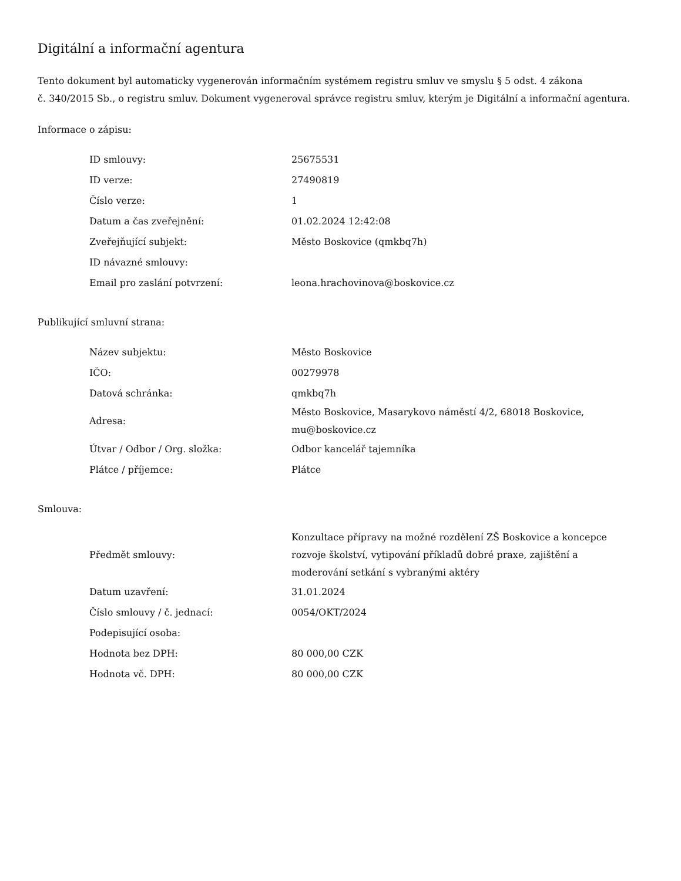Digitální a informační agentura
Tento dokument byl automaticky vygenerován informačním systémem registru smluv ve smyslu § 5 odst. 4 zákona
č. 340/2015 Sb., o registru smluv. Dokument vygeneroval správce registru smluv, kterým je Digitální a informační agentura.
Informace o zápisu:
| ID smlouvy: | 25675531 |
| ID verze: | 27490819 |
| Číslo verze: | 1 |
| Datum a čas zveřejnění: | 01.02.2024 12:42:08 |
| Zveřejňující subjekt: | Město Boskovice (qmkbq7h) |
| ID návazné smlouvy: | |
| Email pro zaslání potvrzení: | leona.hrachovinova@boskovice.cz |
Publikující smluvní strana:
| Název subjektu: | Město Boskovice |
| IČO: | 00279978 |
| Datová schránka: | qmkbq7h |
| Adresa: | Město Boskovice, Masarykovo náměstí 4/2, 68018 Boskovice, mu@boskovice.cz |
| Útvar / Odbor / Org. složka: | Odbor kancelář tajemníka |
| Plátce / příjemce: | Plátce |
Smlouva:
| Předmět smlouvy: | Konzultace přípravy na možné rozdělení ZŠ Boskovice a koncepce rozvoje školství, vytipování příkladů dobré praxe, zajištění a moderování setkání s vybranými aktéry |
| Datum uzavření: | 31.01.2024 |
| Číslo smlouvy / č. jednací: | 0054/OKT/2024 |
| Podepisující osoba: | |
| Hodnota bez DPH: | 80 000,00 CZK |
| Hodnota vč. DPH: | 80 000,00 CZK |